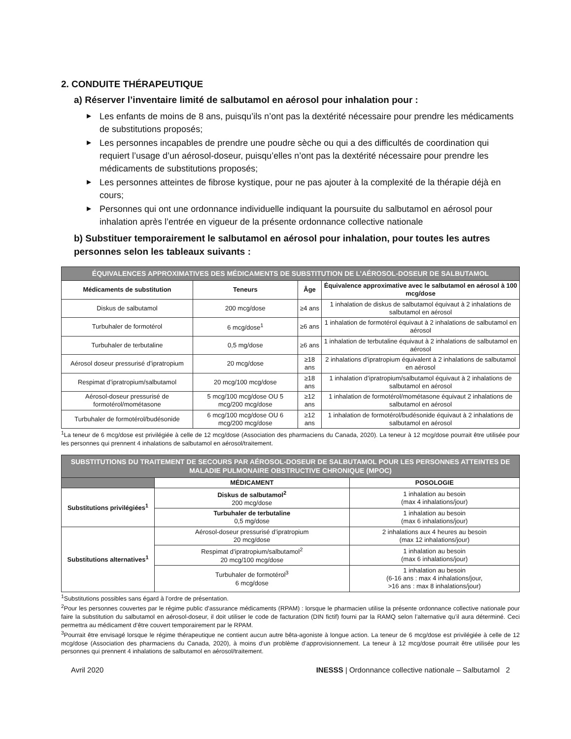2. CONDUITE THÉRAPEUTIQUE
a) Réserver l’inventaire limité de salbutamol en aérosol pour inhalation pour :
▶ Les enfants de moins de 8 ans, puisqu’ils n’ont pas la dextérité nécessaire pour prendre les médicaments de substitutions proposés;
▶ Les personnes incapables de prendre une poudre sèche ou qui a des difficultés de coordination qui requiert l’usage d’un aérosol-doseur, puisqu’elles n’ont pas la dextérité nécessaire pour prendre les médicaments de substitutions proposés;
▶ Les personnes atteintes de fibrose kystique, pour ne pas ajouter à la complexité de la thérapie déjà en cours;
▶ Personnes qui ont une ordonnance individuelle indiquant la poursuite du salbutamol en aérosol pour inhalation après l’entrée en vigueur de la présente ordonnance collective nationale
b) Substituer temporairement le salbutamol en aérosol pour inhalation, pour toutes les autres personnes selon les tableaux suivants :
| ÉQUIVALENCES APPROXIMATIVES DES MÉDICAMENTS DE SUBSTITUTION DE L’AÉROSOL-DOSEUR DE SALBUTAMOL | | | |
| --- | --- | --- | --- |
| Médicaments de substitution | Teneurs | Âge | Équivalence approximative avec le salbutamol en aérosol à 100 mcg/dose |
| Diskus de salbutamol | 200 mcg/dose | ≥4 ans | 1 inhalation de diskus de salbutamol équivaut à 2 inhalations de salbutamol en aérosol |
| Turbuhaler de formotérol | 6 mcg/dose<sup>1</sup> | ≥6 ans | 1 inhalation de formotérol équivaut à 2 inhalations de salbutamol en aérosol |
| Turbuhaler de terbutaline | 0,5 mg/dose | ≥6 ans | 1 inhalation de terbutaline équivaut à 2 inhalations de salbutamol en aérosol |
| Aérosol doseur pressurisé d’ipratropium | 20 mcg/dose | ≥18 ans | 2 inhalations d’ipratropium équivalent à 2 inhalations de salbutamol en aérosol |
| Respimat d’ipratropium/salbutamol | 20 mcg/100 mcg/dose | ≥18 ans | 1 inhalation d’ipratropium/salbutamol équivaut à 2 inhalations de salbutamol en aérosol |
| Aérosol-doseur pressurisé de formotérol/mométasone | 5 mcg/100 mcg/dose OU 5 mcg/200 mcg/dose | ≥12 ans | 1 inhalation de formotérol/mométasone équivaut 2 inhalations de salbutamol en aérosol |
| Turbuhaler de formotérol/budésonide | 6 mcg/100 mcg/dose OU 6 mcg/200 mcg/dose | ≥12 ans | 1 inhalation de formotérol/budésonide équivaut à 2 inhalations de salbutamol en aérosol |
<sup>1</sup> La teneur de 6 mcg/dose est privilégiée à celle de 12 mcg/dose (Association des pharmaciens du Canada, 2020). La teneur à 12 mcg/dose pourrait être utilisée pour les personnes qui prennent 4 inhalations de salbutamol en aérosol/traitement.
| SUBSTITUTIONS DU TRAITEMENT DE SECOURS PAR AÉROSOL-DOSEUR DE SALBUTAMOL POUR LES PERSONNES ATTEINTES DE MALADIE PULMONAIRE OBSTRUCTIVE CHRONIQUE (MPOC) | | |
| --- | --- | --- |
| | MÉDICAMENT | POSOLOGIE |
| Substitutions privilégiées<sup>1</sup> | Diskus de salbutamol<sup>2</sup> 200 mcg/dose | 1 inhalation au besoin (max 4 inhalations/jour) |
| | Turbuhaler de terbutaline 0,5 mg/dose | 1 inhalation au besoin (max 6 inhalations/jour) |
| Substitutions alternatives<sup>1</sup> | Aérosol-doseur pressurisé d’ipratropium 20 mcg/dose | 2 inhalations aux 4 heures au besoin (max 12 inhalations/jour) |
| | Respimat d’ipratropium/salbutamol<sup>2</sup> 20 mcg/100 mcg/dose | 1 inhalation au besoin (max 6 inhalations/jour) |
| | Turbuhaler de formotérol<sup>3</sup> 6 mcg/dose | 1 inhalation au besoin (6-16 ans : max 4 inhalations/jour, >16 ans : max 8 inhalations/jour) |
<sup>1</sup> Substitutions possibles sans égard à l’ordre de présentation.
<sup>2</sup> Pour les personnes couvertes par le régime public d’assurance médicaments (RPAM) : lorsque le pharmacien utilise la présente ordonnance collective nationale pour faire la substitution du salbutamol en aérosol-doseur, il doit utiliser le code de facturation (DIN fictif) fourni par la RAMQ selon l’alternative qu’il aura déterminé. Ceci permettra au médicament d’être couvert temporairement par le RPAM.
<sup>3</sup> Pourrait être envisagé lorsque le régime thérapeutique ne contient aucun autre bêta-agoniste à longue action. La teneur de 6 mcg/dose est privilégiée à celle de 12 mcg/dose (Association des pharmaciens du Canada, 2020), à moins d’un problème d’approvisionnement. La teneur à 12 mcg/dose pourrait être utilisée pour les personnes qui prennent 4 inhalations de salbutamol en aérosol/traitement.
Avril 2020 INESSS | Ordonnance collective nationale – Salbutamol 2